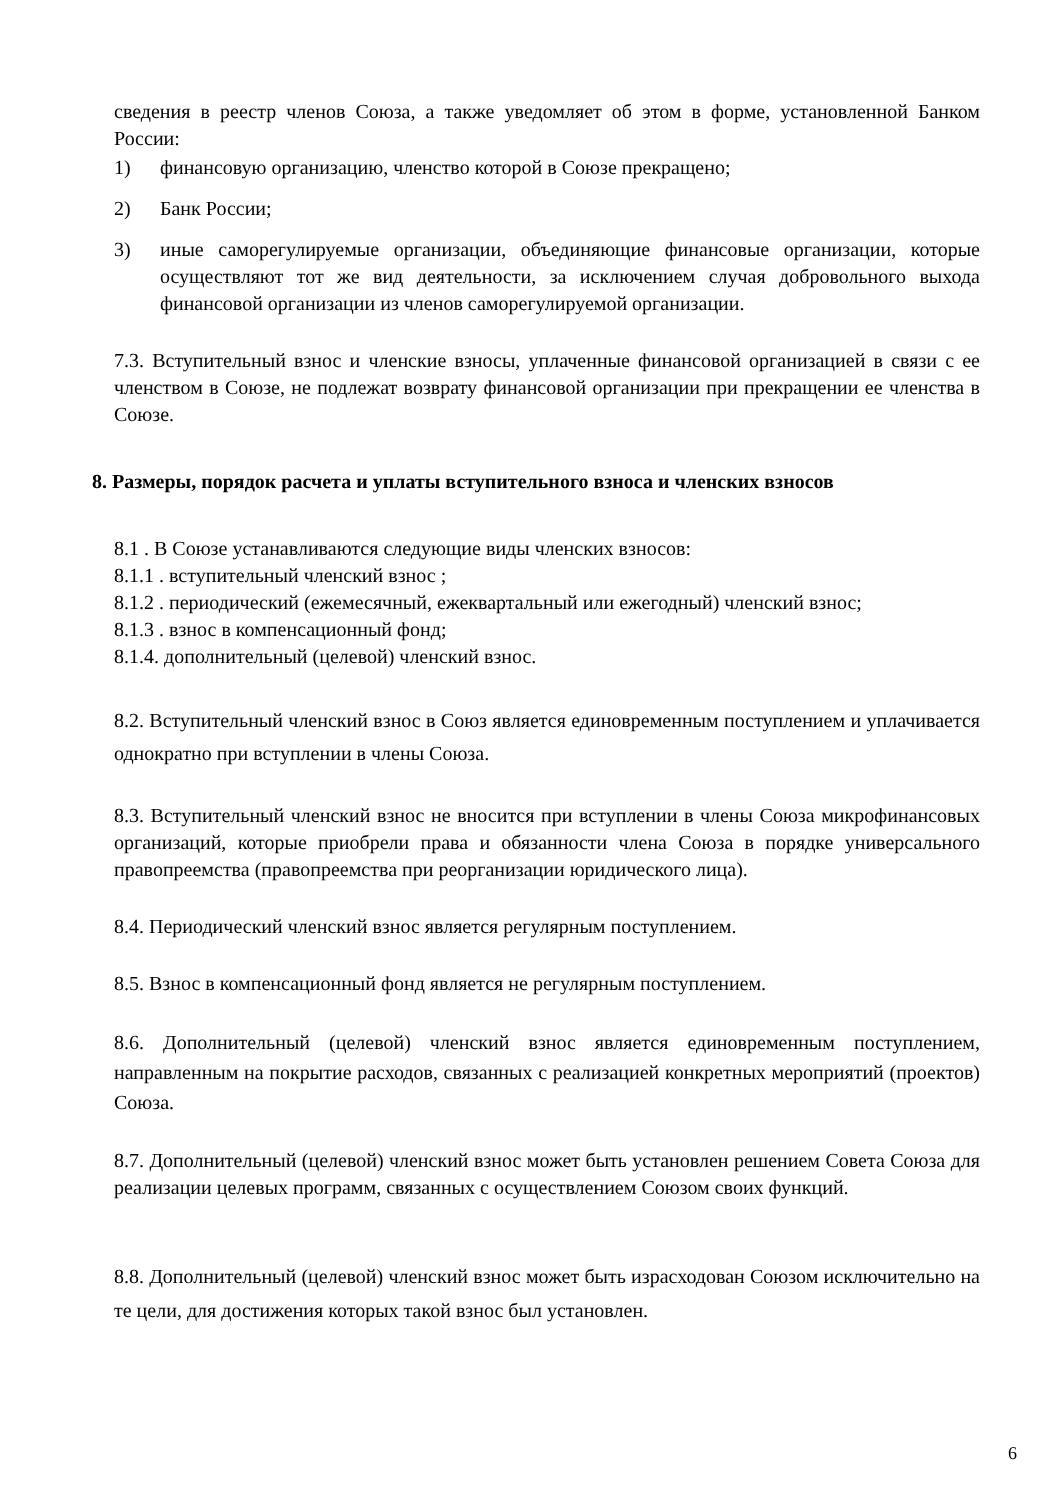сведения в реестр членов Союза, а также уведомляет об этом в форме, установленной Банком России:
1) финансовую организацию, членство которой в Союзе прекращено;
2) Банк России;
3) иные саморегулируемые организации, объединяющие финансовые организации, которые осуществляют тот же вид деятельности, за исключением случая добровольного выхода финансовой организации из членов саморегулируемой организации.
7.3. Вступительный взнос и членские взносы, уплаченные финансовой организацией в связи с ее членством в Союзе, не подлежат возврату финансовой организации при прекращении ее членства в Союзе.
8. Размеры, порядок расчета и уплаты вступительного взноса и членских взносов
8.1 . В Союзе устанавливаются следующие виды членских взносов:
8.1.1 . вступительный членский взнос ;
8.1.2 . периодический (ежемесячный, ежеквартальный или ежегодный) членский взнос;
8.1.3 . взнос в компенсационный фонд;
8.1.4. дополнительный (целевой) членский взнос.
8.2. Вступительный членский взнос в Союз является единовременным поступлением и уплачивается однократно при вступлении в члены Союза.
8.3. Вступительный членский взнос не вносится при вступлении в члены Союза микрофинансовых организаций, которые приобрели права и обязанности члена Союза в порядке универсального правопреемства (правопреемства при реорганизации юридического лица).
8.4. Периодический членский взнос является регулярным поступлением.
8.5. Взнос в компенсационный фонд является не регулярным поступлением.
8.6. Дополнительный (целевой) членский взнос является единовременным поступлением, направленным на покрытие расходов, связанных с реализацией конкретных мероприятий (проектов) Союза.
8.7. Дополнительный (целевой) членский взнос может быть установлен решением Совета Союза для реализации целевых программ, связанных с осуществлением Союзом своих функций.
8.8. Дополнительный (целевой) членский взнос может быть израсходован Союзом исключительно на те цели, для достижения которых такой взнос был установлен.
6